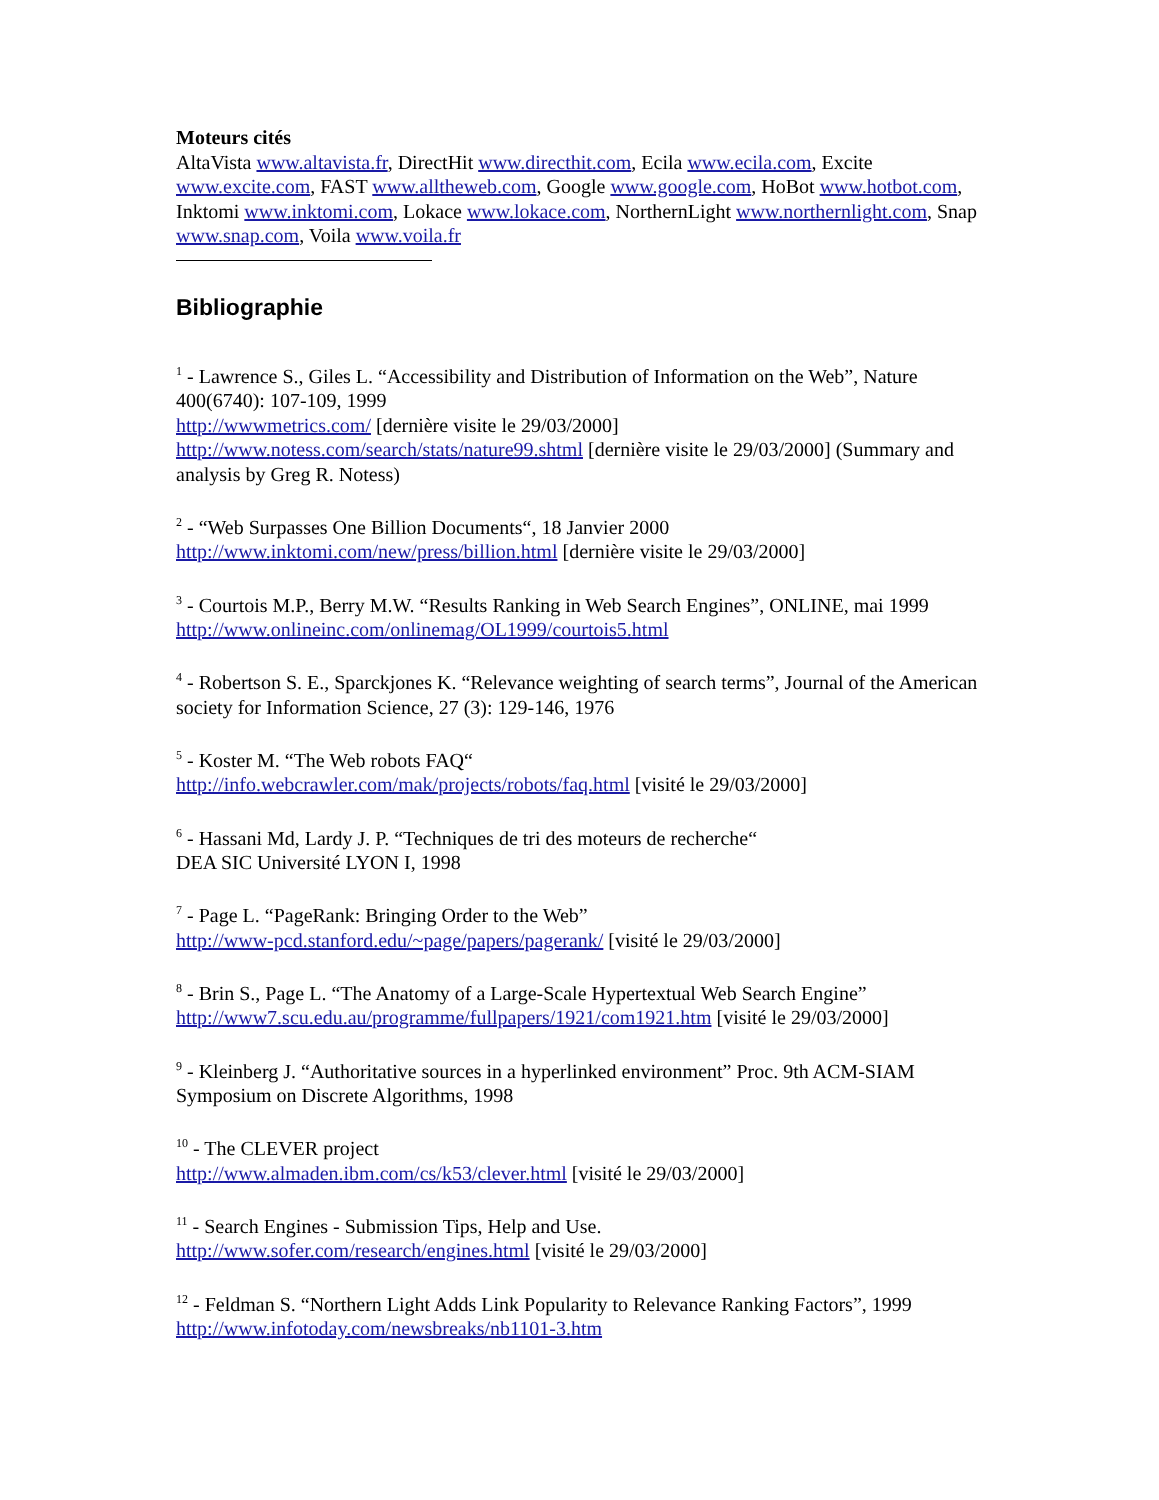Moteurs cités
AltaVista www.altavista.fr, DirectHit www.directhit.com, Ecila www.ecila.com, Excite www.excite.com, FAST www.alltheweb.com, Google www.google.com, HoBot www.hotbot.com, Inktomi www.inktomi.com, Lokace www.lokace.com, NorthernLight www.northernlight.com, Snap www.snap.com, Voila www.voila.fr
Bibliographie
<sup>1</sup> - Lawrence S., Giles L. “Accessibility and Distribution of Information on the Web”, Nature 400(6740): 107-109, 1999
http://wwwmetrics.com/ [dernière visite le 29/03/2000]
http://www.notess.com/search/stats/nature99.shtml [dernière visite le 29/03/2000] (Summary and analysis by Greg R. Notess)
<sup>2</sup> - “Web Surpasses One Billion Documents“, 18 Janvier 2000
http://www.inktomi.com/new/press/billion.html [dernière visite le 29/03/2000]
<sup>3</sup> - Courtois M.P., Berry M.W. “Results Ranking in Web Search Engines”, ONLINE, mai 1999
http://www.onlineinc.com/onlinemag/OL1999/courtois5.html
<sup>4</sup> - Robertson S. E., Sparckjones K. “Relevance weighting of search terms”, Journal of the American society for Information Science, 27 (3): 129-146, 1976
<sup>5</sup> - Koster M. “The Web robots FAQ“
http://info.webcrawler.com/mak/projects/robots/faq.html [visité le 29/03/2000]
<sup>6</sup> - Hassani Md, Lardy J. P. “Techniques de tri des moteurs de recherche“
DEA SIC Université LYON I, 1998
<sup>7</sup> - Page L. “PageRank: Bringing Order to the Web”
http://www-pcd.stanford.edu/~page/papers/pagerank/ [visité le 29/03/2000]
<sup>8</sup> - Brin S., Page L. “The Anatomy of a Large-Scale Hypertextual Web Search Engine”
http://www7.scu.edu.au/programme/fullpapers/1921/com1921.htm [visité le 29/03/2000]
<sup>9</sup> - Kleinberg J. “Authoritative sources in a hyperlinked environment” Proc. 9th ACM-SIAM Symposium on Discrete Algorithms, 1998
<sup>10</sup> - The CLEVER project
http://www.almaden.ibm.com/cs/k53/clever.html [visité le 29/03/2000]
<sup>11</sup> - Search Engines - Submission Tips, Help and Use.
http://www.sofer.com/research/engines.html [visité le 29/03/2000]
<sup>12</sup> - Feldman S. “Northern Light Adds Link Popularity to Relevance Ranking Factors”, 1999
http://www.infotoday.com/newsbreaks/nb1101-3.htm